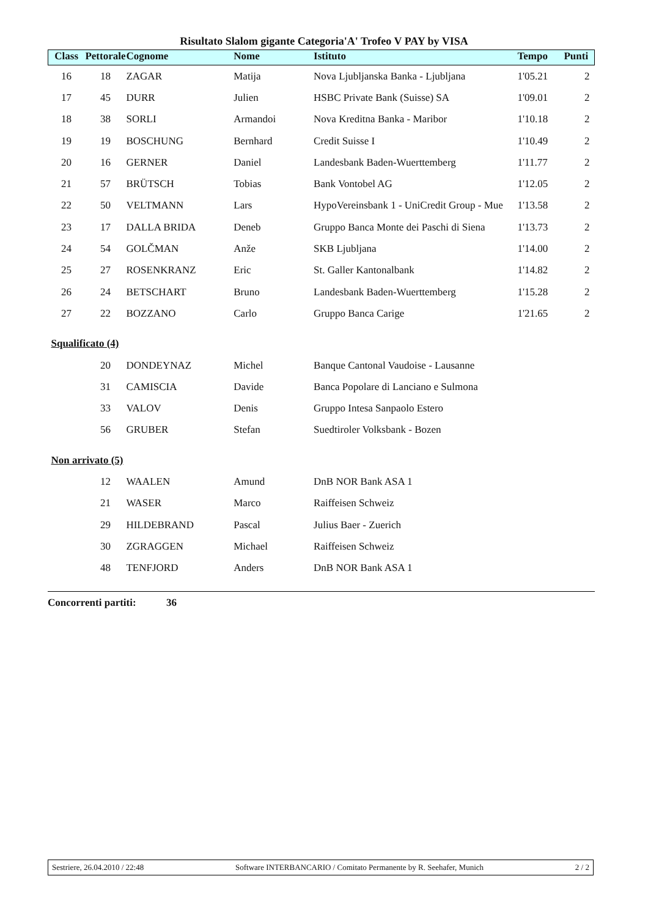Risultato Slalom gigante Categoria'A' Trofeo V PAY by VISA
| Class | Pettorale | Cognome | Nome | Istituto | Tempo | Punti |
| --- | --- | --- | --- | --- | --- | --- |
| 16 | 18 | ZAGAR | Matija | Nova Ljubljanska Banka - Ljubljana | 1'05.21 | 2 |
| 17 | 45 | DURR | Julien | HSBC Private Bank (Suisse) SA | 1'09.01 | 2 |
| 18 | 38 | SORLI | Armandoi | Nova Kreditna Banka - Maribor | 1'10.18 | 2 |
| 19 | 19 | BOSCHUNG | Bernhard | Credit Suisse I | 1'10.49 | 2 |
| 20 | 16 | GERNER | Daniel | Landesbank Baden-Wuerttemberg | 1'11.77 | 2 |
| 21 | 57 | BRÜTSCH | Tobias | Bank Vontobel AG | 1'12.05 | 2 |
| 22 | 50 | VELTMANN | Lars | HypoVereinsbank 1 - UniCredit Group - Mue | 1'13.58 | 2 |
| 23 | 17 | DALLA BRIDA | Deneb | Gruppo Banca Monte dei Paschi di Siena | 1'13.73 | 2 |
| 24 | 54 | GOLČMAN | Anže | SKB Ljubljana | 1'14.00 | 2 |
| 25 | 27 | ROSENKRANZ | Eric | St. Galler Kantonalbank | 1'14.82 | 2 |
| 26 | 24 | BETSCHART | Bruno | Landesbank Baden-Wuerttemberg | 1'15.28 | 2 |
| 27 | 22 | BOZZANO | Carlo | Gruppo Banca Carige | 1'21.65 | 2 |
| Squalificato (4) | | | | | | |
| | 20 | DONDEYNAZ | Michel | Banque Cantonal Vaudoise - Lausanne | | |
| | 31 | CAMISCIA | Davide | Banca Popolare di Lanciano e Sulmona | | |
| | 33 | VALOV | Denis | Gruppo Intesa Sanpaolo Estero | | |
| | 56 | GRUBER | Stefan | Suedtiroler Volksbank - Bozen | | |
| Non arrivato (5) | | | | | | |
| | 12 | WAALEN | Amund | DnB NOR Bank ASA 1 | | |
| | 21 | WASER | Marco | Raiffeisen Schweiz | | |
| | 29 | HILDEBRAND | Pascal | Julius Baer - Zuerich | | |
| | 30 | ZGRAGGEN | Michael | Raiffeisen Schweiz | | |
| | 48 | TENFJORD | Anders | DnB NOR Bank ASA 1 | | |
Concorrenti partiti: 36
Sestriere, 26.04.2010 / 22:48 Software INTERBANCARIO / Comitato Permanente by R. Seehafer, Munich 2 / 2